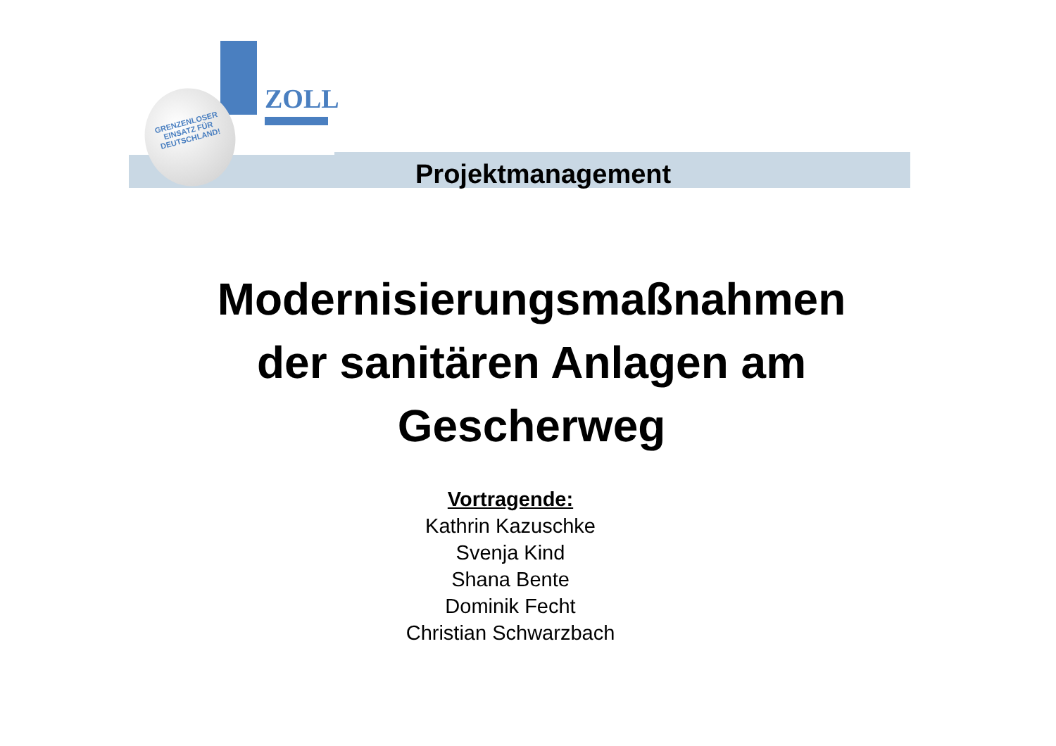ZOLL
GRENZENLOSER
EINSATZ FÜR
DEUTSCHLAND!
Projektmanagement
Modernisierungsmaßnahmen
der sanitären Anlagen am
Gescherweg
Vortragende:
Kathrin Kazuschke
Svenja Kind
Shana Bente
Dominik Fecht
Christian Schwarzbach